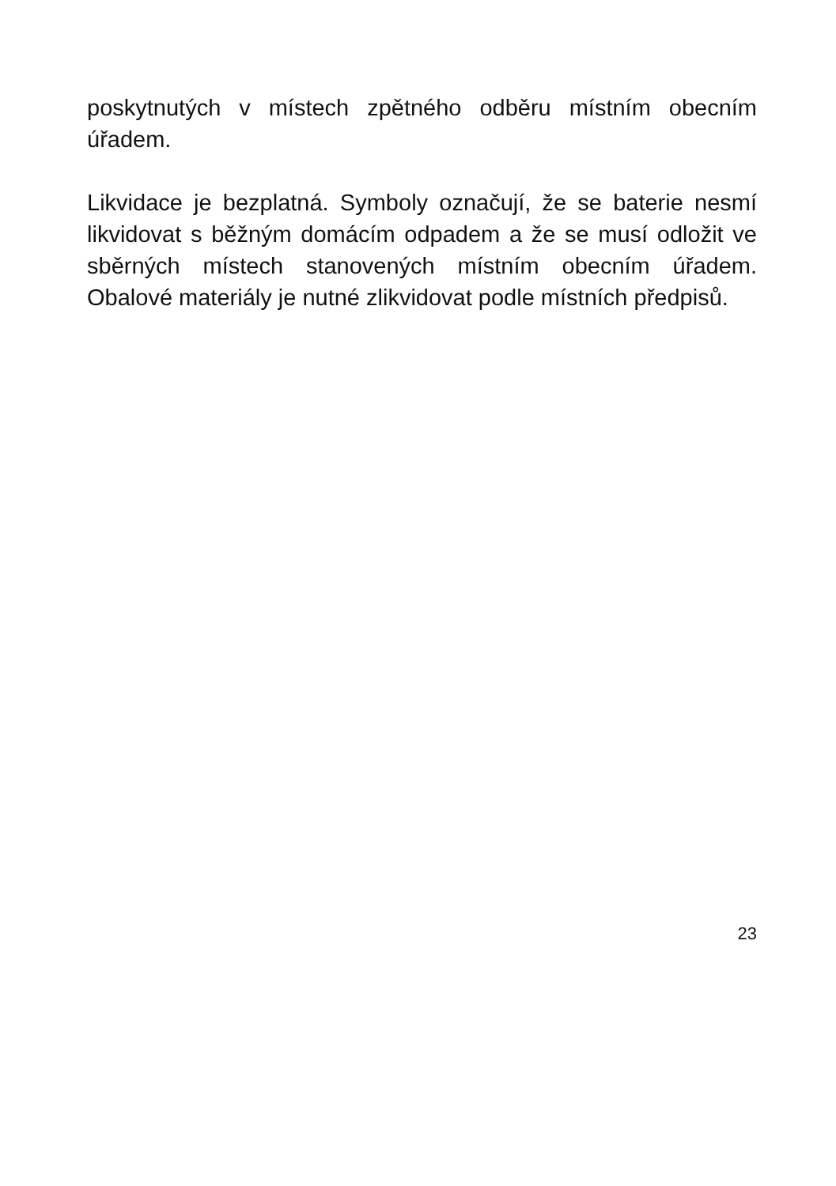poskytnutých v místech zpětného odběru místním obecním úřadem.
Likvidace je bezplatná. Symboly označují, že se baterie nesmí likvidovat s běžným domácím odpadem a že se musí odložit ve sběrných místech stanovených místním obecním úřadem. Obalové materiály je nutné zlikvidovat podle místních předpisů.
23